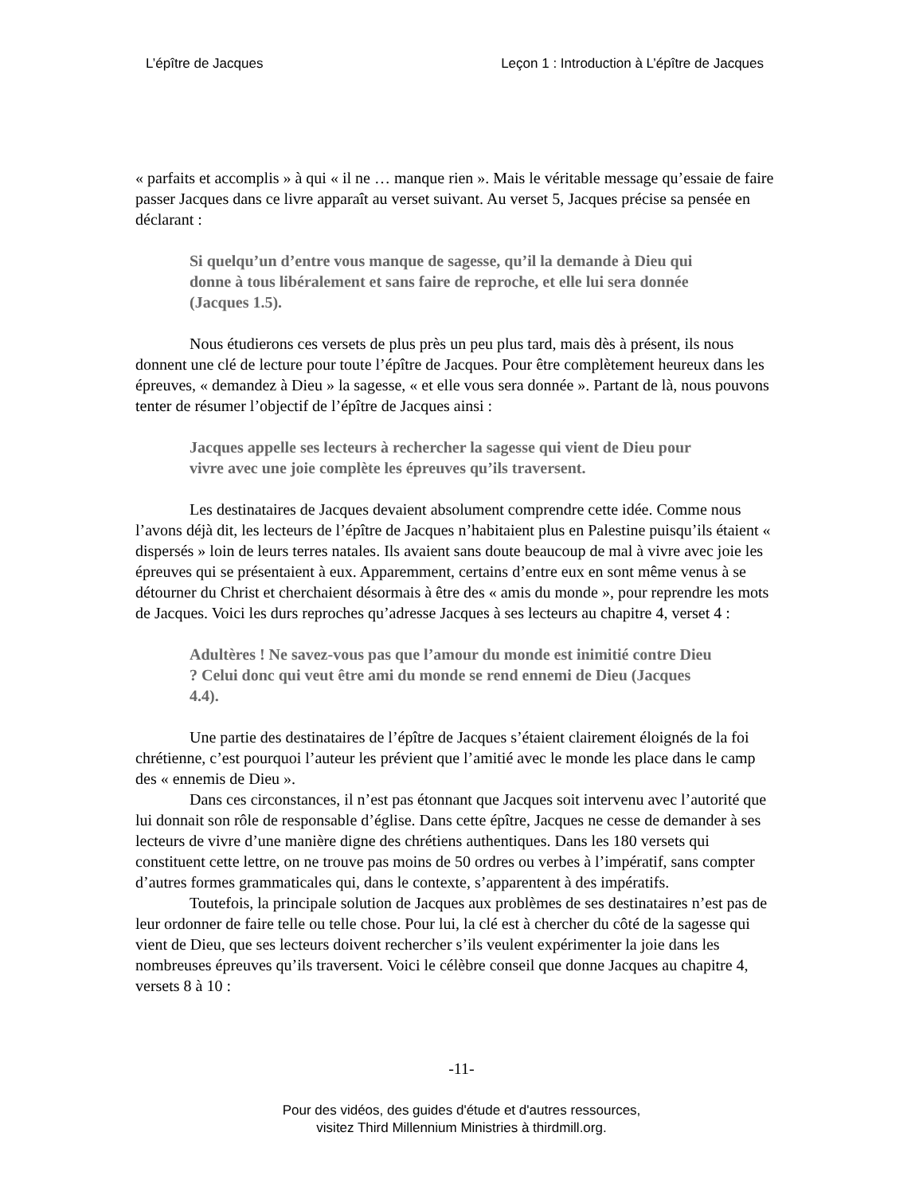L’épître de Jacques Leçon 1 : Introduction à L’épître de Jacques
« parfaits et accomplis » à qui « il ne … manque rien ». Mais le véritable message qu’essaie de faire passer Jacques dans ce livre apparaît au verset suivant. Au verset 5, Jacques précise sa pensée en déclarant :
Si quelqu’un d’entre vous manque de sagesse, qu’il la demande à Dieu qui donne à tous libéralement et sans faire de reproche, et elle lui sera donnée (Jacques 1.5).
Nous étudierons ces versets de plus près un peu plus tard, mais dès à présent, ils nous donnent une clé de lecture pour toute l’épître de Jacques. Pour être complètement heureux dans les épreuves, « demandez à Dieu » la sagesse, « et elle vous sera donnée ». Partant de là, nous pouvons tenter de résumer l’objectif de l’épître de Jacques ainsi :
Jacques appelle ses lecteurs à rechercher la sagesse qui vient de Dieu pour vivre avec une joie complète les épreuves qu’ils traversent.
Les destinataires de Jacques devaient absolument comprendre cette idée. Comme nous l’avons déjà dit, les lecteurs de l’épître de Jacques n’habitaient plus en Palestine puisqu’ils étaient « dispersés » loin de leurs terres natales. Ils avaient sans doute beaucoup de mal à vivre avec joie les épreuves qui se présentaient à eux. Apparemment, certains d’entre eux en sont même venus à se détourner du Christ et cherchaient désormais à être des « amis du monde », pour reprendre les mots de Jacques. Voici les durs reproches qu’adresse Jacques à ses lecteurs au chapitre 4, verset 4 :
Adultères ! Ne savez-vous pas que l’amour du monde est inimitié contre Dieu ? Celui donc qui veut être ami du monde se rend ennemi de Dieu (Jacques 4.4).
Une partie des destinataires de l’épître de Jacques s’étaient clairement éloignés de la foi chrétienne, c’est pourquoi l’auteur les prévient que l’amitié avec le monde les place dans le camp des « ennemis de Dieu ».
Dans ces circonstances, il n’est pas étonnant que Jacques soit intervenu avec l’autorité que lui donnait son rôle de responsable d’église. Dans cette épître, Jacques ne cesse de demander à ses lecteurs de vivre d’une manière digne des chrétiens authentiques. Dans les 180 versets qui constituent cette lettre, on ne trouve pas moins de 50 ordres ou verbes à l’impératif, sans compter d’autres formes grammaticales qui, dans le contexte, s’apparentent à des impératifs.
Toutefois, la principale solution de Jacques aux problèmes de ses destinataires n’est pas de leur ordonner de faire telle ou telle chose. Pour lui, la clé est à chercher du côté de la sagesse qui vient de Dieu, que ses lecteurs doivent rechercher s’ils veulent expérimenter la joie dans les nombreuses épreuves qu’ils traversent. Voici le célèbre conseil que donne Jacques au chapitre 4, versets 8 à 10 :
-11-
Pour des vidéos, des guides d'étude et d'autres ressources,
visitez Third Millennium Ministries à thirdmill.org.